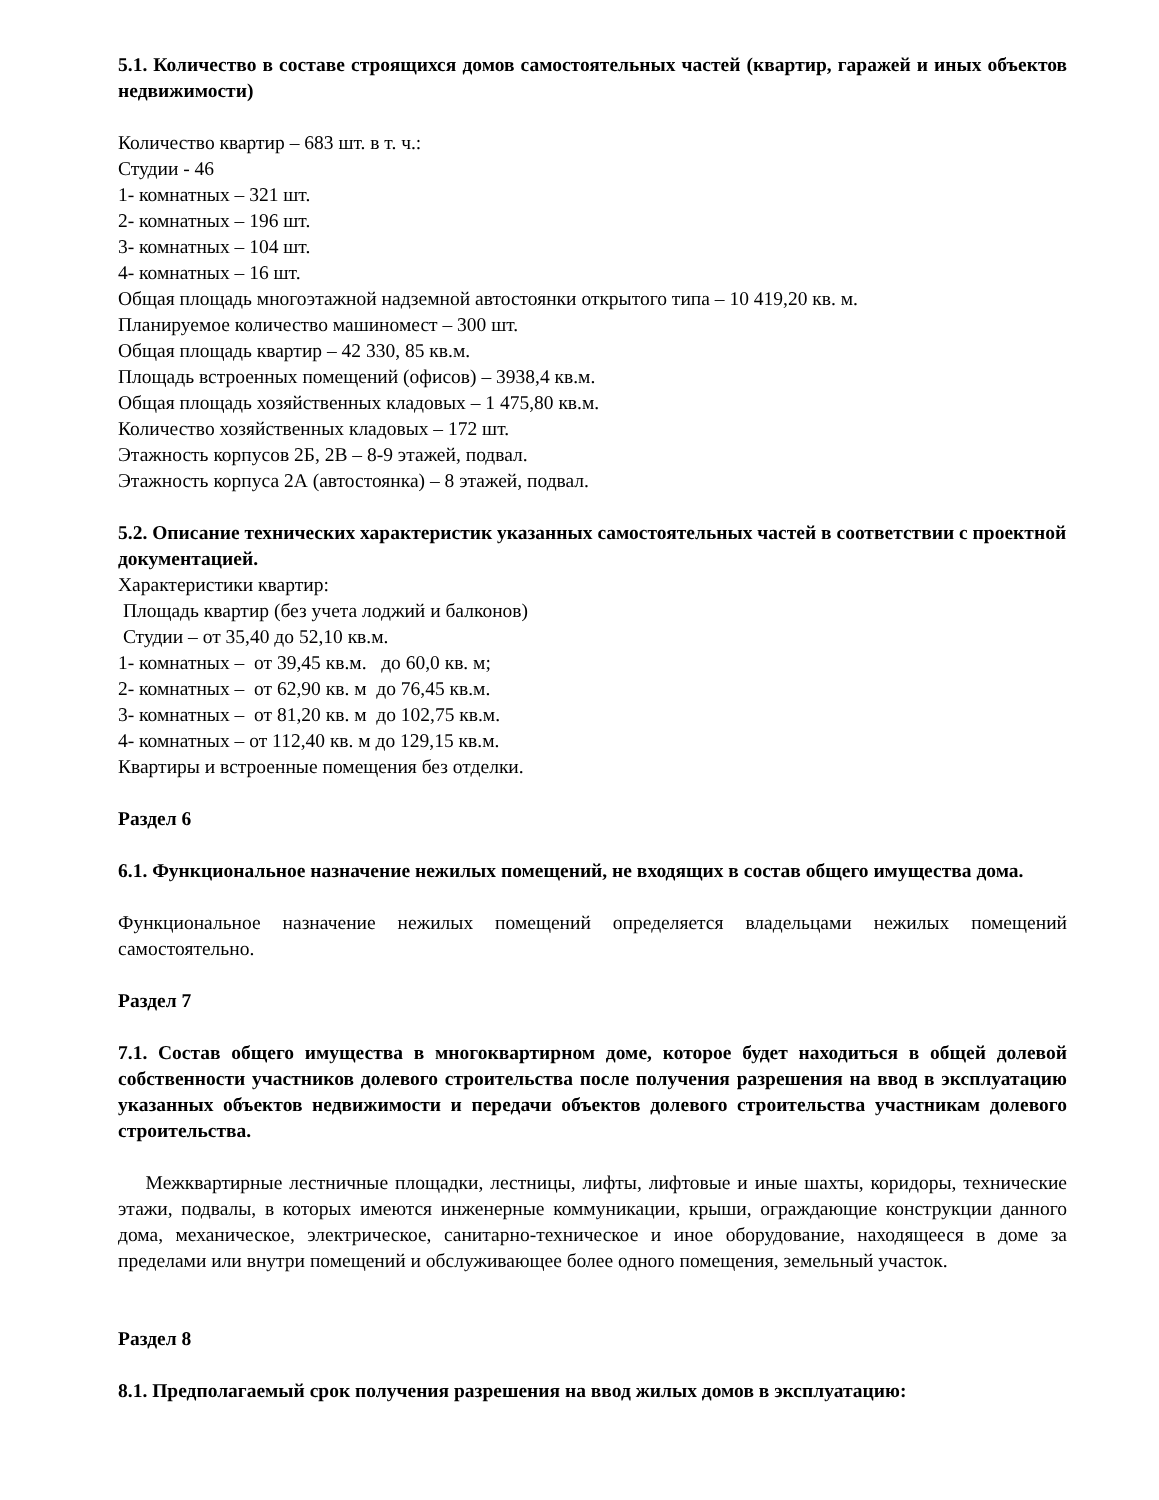5.1. Количество в составе строящихся домов самостоятельных частей (квартир, гаражей и иных объектов недвижимости)
Количество квартир – 683 шт. в т. ч.:
Студии - 46
1- комнатных – 321 шт.
2- комнатных – 196 шт.
3- комнатных – 104 шт.
4- комнатных – 16 шт.
Общая площадь многоэтажной надземной автостоянки открытого типа – 10 419,20 кв. м.
Планируемое количество машиномест – 300 шт.
Общая площадь квартир – 42 330, 85 кв.м.
Площадь встроенных помещений (офисов) – 3938,4 кв.м.
Общая площадь хозяйственных кладовых – 1 475,80 кв.м.
Количество хозяйственных кладовых – 172 шт.
Этажность корпусов 2Б, 2В – 8-9 этажей, подвал.
Этажность корпуса 2А (автостоянка) – 8 этажей, подвал.
5.2. Описание технических характеристик указанных самостоятельных частей в соответствии с проектной документацией.
Характеристики квартир:
Площадь квартир (без учета лоджий и балконов)
Студии – от 35,40 до 52,10 кв.м.
1- комнатных – от 39,45 кв.м. до 60,0 кв. м;
2- комнатных – от 62,90 кв. м до 76,45 кв.м.
3- комнатных – от 81,20 кв. м до 102,75 кв.м.
4- комнатных – от 112,40 кв. м до 129,15 кв.м.
Квартиры и встроенные помещения без отделки.
Раздел 6
6.1. Функциональное назначение нежилых помещений, не входящих в состав общего имущества дома.
Функциональное назначение нежилых помещений определяется владельцами нежилых помещений самостоятельно.
Раздел 7
7.1. Состав общего имущества в многоквартирном доме, которое будет находиться в общей долевой собственности участников долевого строительства после получения разрешения на ввод в эксплуатацию указанных объектов недвижимости и передачи объектов долевого строительства участникам долевого строительства.
Межквартирные лестничные площадки, лестницы, лифты, лифтовые и иные шахты, коридоры, технические этажи, подвалы, в которых имеются инженерные коммуникации, крыши, ограждающие конструкции данного дома, механическое, электрическое, санитарно-техническое и иное оборудование, находящееся в доме за пределами или внутри помещений и обслуживающее более одного помещения, земельный участок.
Раздел 8
8.1. Предполагаемый срок получения разрешения на ввод жилых домов в эксплуатацию: